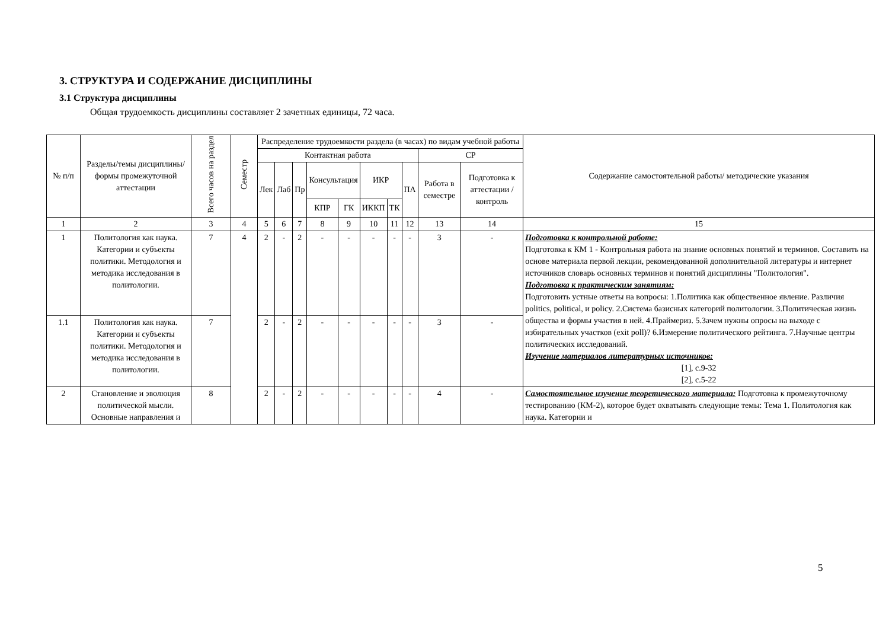3. СТРУКТУРА И СОДЕРЖАНИЕ ДИСЦИПЛИНЫ
3.1 Структура дисциплины
Общая трудоемкость дисциплины составляет 2 зачетных единицы, 72 часа.
| № п/п | Разделы/темы дисциплины/формы промежуточной аттестации | Всего часов на раздел | Семестр | Распределение трудоемкости раздела (в часах) по видам учебной работы | | | | | | | | | | Содержание самостоятельной работы/ методические указания |
| --- | --- | --- | --- | --- | --- | --- | --- | --- | --- | --- | --- | --- | --- | --- |
| | | | | Контактная работа | | | | | | | | СР | | |
| | | | | Лек | Лаб | Пр | Консультация | | ИКР | | ПА | Работа в семестре | Подготовка к аттестации /контроль | |
| | | | | | | | КПР | ГК | ИККП | ТК | | | | |
| 1 | 2 | 3 | 4 | 5 | 6 | 7 | 8 | 9 | 10 | 11 | 12 | 13 | 14 | 15 |
| 1 | Политология как наука. Категории и субъекты политики. Методология и методика исследования в политологии. | 7 | 4 | 2 | - | 2 | - | - | - | - | - | 3 | - | Подготовка к контрольной работе: Подготовка к КМ 1 - Контрольная работа на знание основных понятий и терминов. Составить на основе материала первой лекции, рекомендованной дополнительной литературы и интернет источников словарь основных терминов и понятий дисциплины "Политология". Подготовка к практическим занятиям: Подготовить устные ответы на вопросы: 1.Политика как общественное явление. Различия politics, political, и policy. 2.Система базисных категорий политологии. 3.Политическая жизнь общества и формы участия в ней. 4.Праймериз. 5.Зачем нужны опросы на выходе с избирательных участков (exit poll)? 6.Измерение политического рейтинга. 7.Научные центры политических исследований. Изучение материалов литературных источников: [1], с.9-32 [2], с.5-22 |
| 1.1 | Политология как наука. Категории и субъекты политики. Методология и методика исследования в политологии. | 7 | | 2 | - | 2 | - | - | - | - | - | 3 | - | |
| 2 | Становление и эволюция политической мысли. Основные направления и | 8 | | 2 | - | 2 | - | - | - | - | - | 4 | - | Самостоятельное изучение теоретического материала: Подготовка к промежуточному тестированию (КМ-2), которое будет охватывать следующие темы: Тема 1. Политология как наука. Категории и |
5